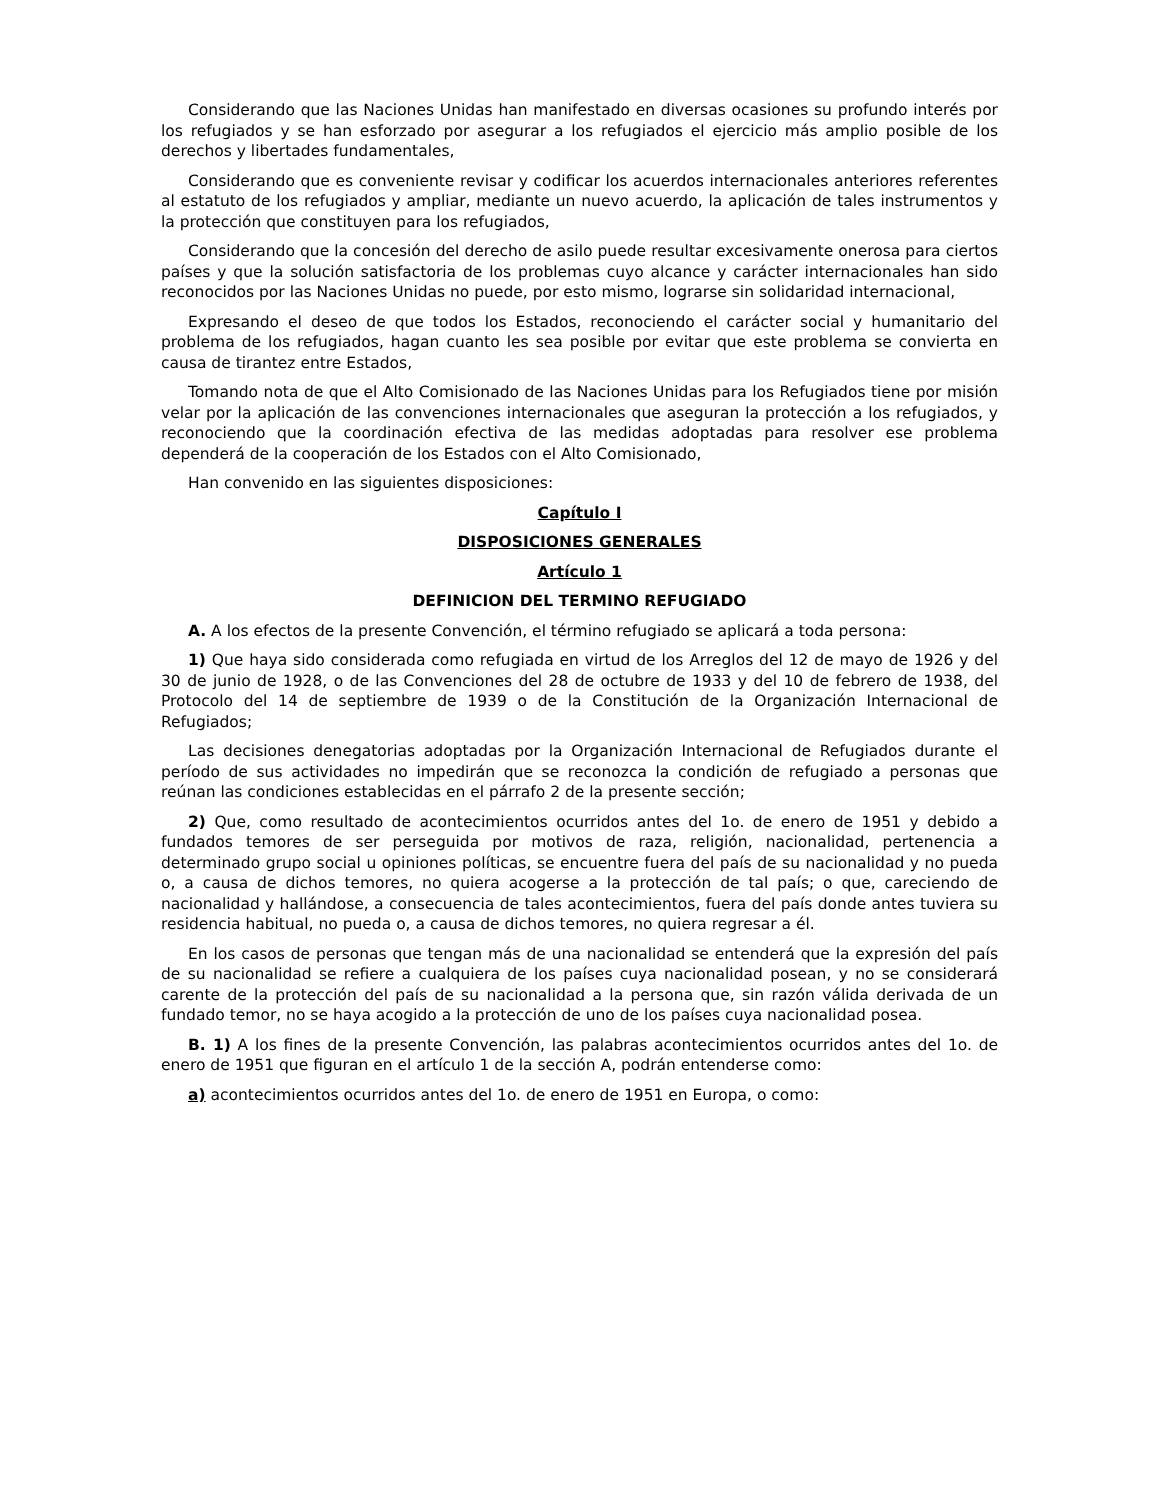Considerando que las Naciones Unidas han manifestado en diversas ocasiones su profundo interés por los refugiados y se han esforzado por asegurar a los refugiados el ejercicio más amplio posible de los derechos y libertades fundamentales,
Considerando que es conveniente revisar y codificar los acuerdos internacionales anteriores referentes al estatuto de los refugiados y ampliar, mediante un nuevo acuerdo, la aplicación de tales instrumentos y la protección que constituyen para los refugiados,
Considerando que la concesión del derecho de asilo puede resultar excesivamente onerosa para ciertos países y que la solución satisfactoria de los problemas cuyo alcance y carácter internacionales han sido reconocidos por las Naciones Unidas no puede, por esto mismo, lograrse sin solidaridad internacional,
Expresando el deseo de que todos los Estados, reconociendo el carácter social y humanitario del problema de los refugiados, hagan cuanto les sea posible por evitar que este problema se convierta en causa de tirantez entre Estados,
Tomando nota de que el Alto Comisionado de las Naciones Unidas para los Refugiados tiene por misión velar por la aplicación de las convenciones internacionales que aseguran la protección a los refugiados, y reconociendo que la coordinación efectiva de las medidas adoptadas para resolver ese problema dependerá de la cooperación de los Estados con el Alto Comisionado,
Han convenido en las siguientes disposiciones:
Capítulo I
DISPOSICIONES GENERALES
Artículo 1
DEFINICION DEL TERMINO REFUGIADO
A. A los efectos de la presente Convención, el término refugiado se aplicará a toda persona:
1) Que haya sido considerada como refugiada en virtud de los Arreglos del 12 de mayo de 1926 y del 30 de junio de 1928, o de las Convenciones del 28 de octubre de 1933 y del 10 de febrero de 1938, del Protocolo del 14 de septiembre de 1939 o de la Constitución de la Organización Internacional de Refugiados;
Las decisiones denegatorias adoptadas por la Organización Internacional de Refugiados durante el período de sus actividades no impedirán que se reconozca la condición de refugiado a personas que reúnan las condiciones establecidas en el párrafo 2 de la presente sección;
2) Que, como resultado de acontecimientos ocurridos antes del 1o. de enero de 1951 y debido a fundados temores de ser perseguida por motivos de raza, religión, nacionalidad, pertenencia a determinado grupo social u opiniones políticas, se encuentre fuera del país de su nacionalidad y no pueda o, a causa de dichos temores, no quiera acogerse a la protección de tal país; o que, careciendo de nacionalidad y hallándose, a consecuencia de tales acontecimientos, fuera del país donde antes tuviera su residencia habitual, no pueda o, a causa de dichos temores, no quiera regresar a él.
En los casos de personas que tengan más de una nacionalidad se entenderá que la expresión del país de su nacionalidad se refiere a cualquiera de los países cuya nacionalidad posean, y no se considerará carente de la protección del país de su nacionalidad a la persona que, sin razón válida derivada de un fundado temor, no se haya acogido a la protección de uno de los países cuya nacionalidad posea.
B. 1) A los fines de la presente Convención, las palabras acontecimientos ocurridos antes del 1o. de enero de 1951 que figuran en el artículo 1 de la sección A, podrán entenderse como:
a) acontecimientos ocurridos antes del 1o. de enero de 1951 en Europa, o como: